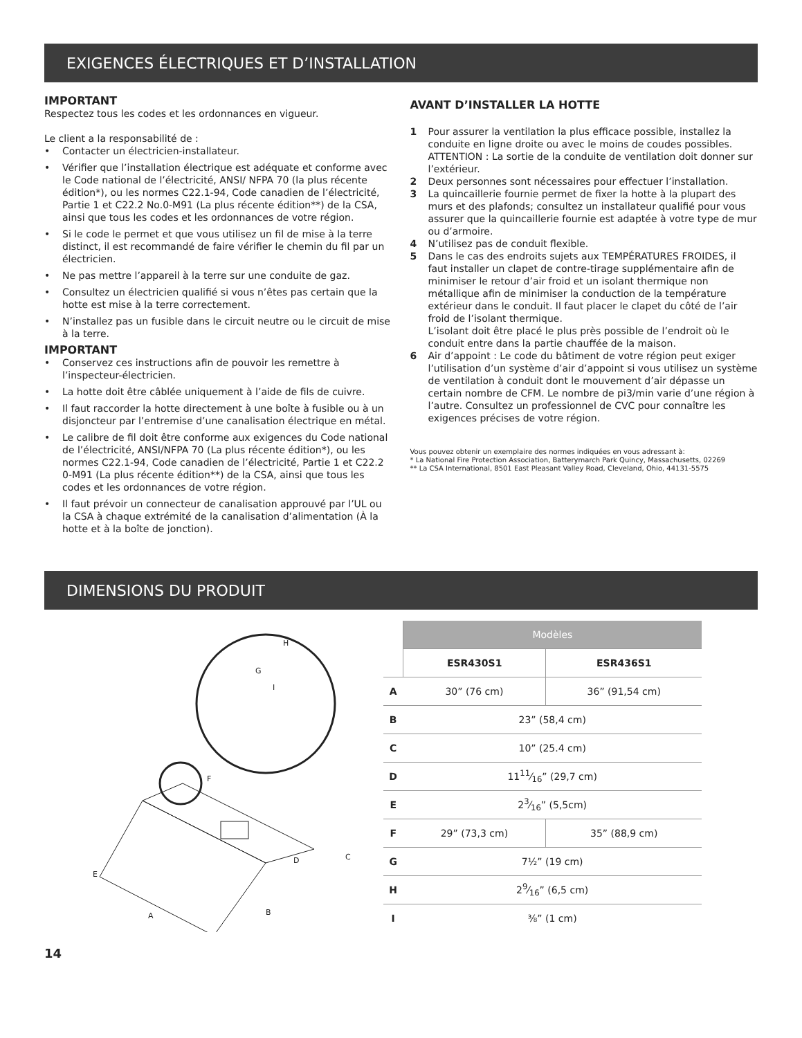EXIGENCES ÉLECTRIQUES ET D’INSTALLATION
IMPORTANT
Respectez tous les codes et les ordonnances en vigueur.
Le client a la responsabilité de :
• Contacter un électricien-installateur.
• Vérifier que l’installation électrique est adéquate et conforme avec le Code national de l’électricité, ANSI/ NFPA 70 (la plus récente édition*), ou les normes C22.1-94, Code canadien de l’électricité, Partie 1 et C22.2 No.0-M91 (La plus récente édition**) de la CSA, ainsi que tous les codes et les ordonnances de votre région.
• Si le code le permet et que vous utilisez un fil de mise à la terre distinct, il est recommandé de faire vérifier le chemin du fil par un électricien.
• Ne pas mettre l’appareil à la terre sur une conduite de gaz.
• Consultez un électricien qualifié si vous n’êtes pas certain que la hotte est mise à la terre correctement.
• N’installez pas un fusible dans le circuit neutre ou le circuit de mise à la terre.
IMPORTANT
• Conservez ces instructions afin de pouvoir les remettre à l’inspecteur-électricien.
• La hotte doit être câblée uniquement à l’aide de fils de cuivre.
• Il faut raccorder la hotte directement à une boîte à fusible ou à un disjoncteur par l’entremise d’une canalisation électrique en métal.
• Le calibre de fil doit être conforme aux exigences du Code national de l’électricité, ANSI/NFPA 70 (La plus récente édition*), ou les normes C22.1-94, Code canadien de l’électricité, Partie 1 et C22.2 0-M91 (La plus récente édition**) de la CSA, ainsi que tous les codes et les ordonnances de votre région.
• Il faut prévoir un connecteur de canalisation approuvé par l’UL ou la CSA à chaque extrémité de la canalisation d’alimentation (À la hotte et à la boîte de jonction).
AVANT D’INSTALLER LA HOTTE
1 Pour assurer la ventilation la plus efficace possible, installez la conduite en ligne droite ou avec le moins de coudes possibles.
ATTENTION : La sortie de la conduite de ventilation doit donner sur l’extérieur.
2 Deux personnes sont nécessaires pour effectuer l’installation.
3 La quincaillerie fournie permet de fixer la hotte à la plupart des murs et des plafonds; consultez un installateur qualifié pour vous assurer que la quincaillerie fournie est adaptée à votre type de mur ou d’armoire.
4 N’utilisez pas de conduit flexible.
5 Dans le cas des endroits sujets aux TEMPÉRATURES FROIDES, il faut installer un clapet de contre-tirage supplémentaire afin de minimiser le retour d’air froid et un isolant thermique non métallique afin de minimiser la conduction de la température extérieur dans le conduit. Il faut placer le clapet du côté de l’air froid de l’isolant thermique.
L’isolant doit être placé le plus près possible de l’endroit où le conduit entre dans la partie chauffée de la maison.
6 Air d’appoint : Le code du bâtiment de votre région peut exiger l’utilisation d’un système d’air d’appoint si vous utilisez un système de ventilation à conduit dont le mouvement d’air dépasse un certain nombre de CFM. Le nombre de pi3/min varie d’une région à l’autre. Consultez un professionnel de CVC pour connaître les exigences précises de votre région.
Vous pouvez obtenir un exemplaire des normes indiquées en vous adressant à:
* La National Fire Protection Association, Batterymarch Park Quincy, Massachusetts, 02269
** La CSA International, 8501 East Pleasant Valley Road, Cleveland, Ohio, 44131-5575
DIMENSIONS DU PRODUIT
E
A
B
C
D
F
G
H
I
| | Modèles | |
| --- | --- | --- |
| | ESR430S1 | ESR436S1 |
| A | 30” (76 cm) | 36” (91,54 cm) |
| B | 23” (58,4 cm) | |
| C | 10” (25.4 cm) | |
| D | 1111⁄16” (29,7 cm) | |
| E | 23⁄16” (5,5cm) | |
| F | 29” (73,3 cm) | 35” (88,9 cm) |
| G | 7½” (19 cm) | |
| H | 29⁄16” (6,5 cm) | |
| I | ⅜” (1 cm) | |
14